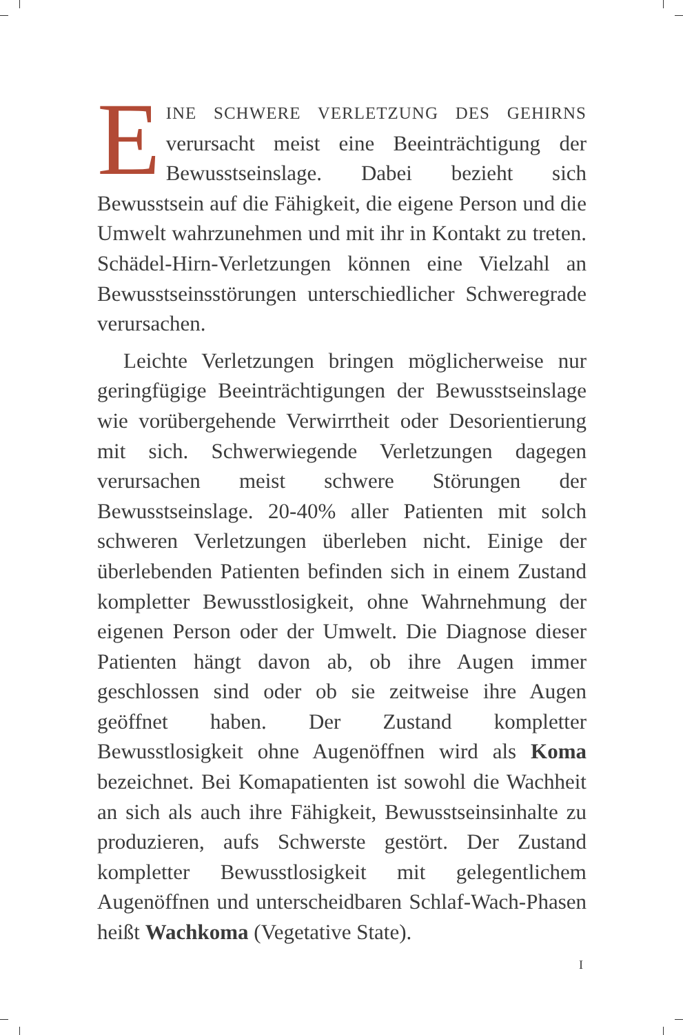EINE SCHWERE VERLETZUNG DES GEHIRNS verursacht meist eine Beeinträchtigung der Bewusstseinslage. Dabei bezieht sich Bewusstsein auf die Fähigkeit, die eigene Person und die Umwelt wahrzunehmen und mit ihr in Kontakt zu treten. Schädel-Hirn-Verletzungen können eine Vielzahl an Bewusstseinsstörungen unterschiedlicher Schweregrade verursachen.
Leichte Verletzungen bringen möglicherweise nur geringfügige Beeinträchtigungen der Bewusstseinslage wie vorübergehende Verwirrtheit oder Desorientierung mit sich. Schwerwiegende Verletzungen dagegen verursachen meist schwere Störungen der Bewusstseinslage. 20-40% aller Patienten mit solch schweren Verletzungen überleben nicht. Einige der überlebenden Patienten befinden sich in einem Zustand kompletter Bewusstlosigkeit, ohne Wahrnehmung der eigenen Person oder der Umwelt. Die Diagnose dieser Patienten hängt davon ab, ob ihre Augen immer geschlossen sind oder ob sie zeitweise ihre Augen geöffnet haben. Der Zustand kompletter Bewusstlosigkeit ohne Augenöffnen wird als Koma bezeichnet. Bei Komapatienten ist sowohl die Wachheit an sich als auch ihre Fähigkeit, Bewusstseinsinhalte zu produzieren, aufs Schwerste gestört. Der Zustand kompletter Bewusstlosigkeit mit gelegentlichem Augenöffnen und unterscheidbaren Schlaf-Wach-Phasen heißt Wachkoma (Vegetative State).
I